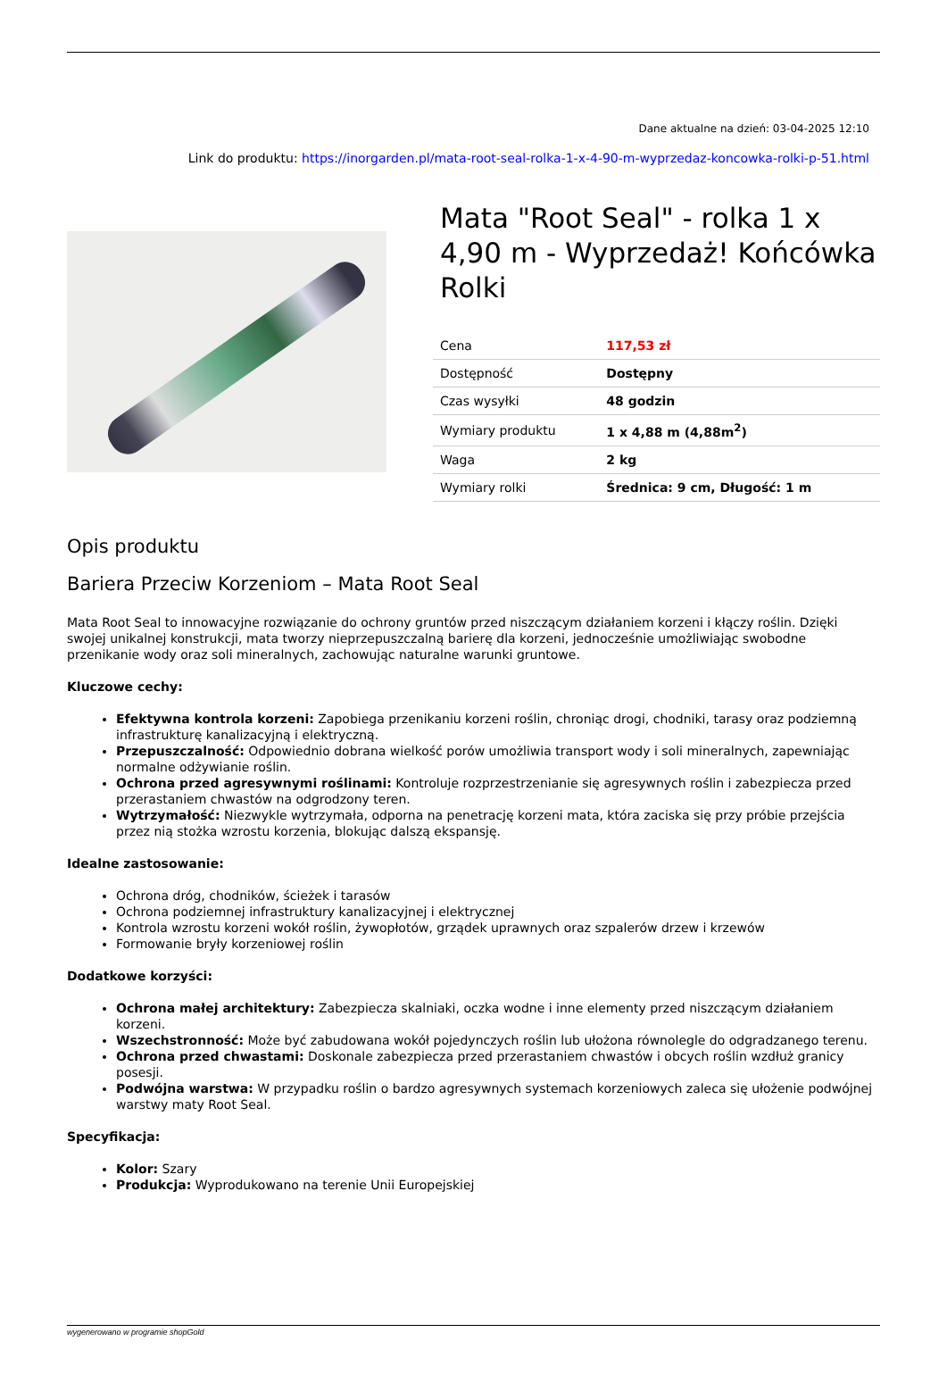Dane aktualne na dzień: 03-04-2025 12:10
Link do produktu: https://inorgarden.pl/mata-root-seal-rolka-1-x-4-90-m-wyprzedaz-koncowka-rolki-p-51.html
Mata "Root Seal" - rolka 1 x 4,90 m - Wyprzedaż! Końcówka Rolki
| Cena | 117,53 zł |
| Dostępność | Dostępny |
| Czas wysyłki | 48 godzin |
| Wymiary produktu | 1 x 4,88 m (4,88m<sup>2</sup>) |
| Waga | 2 kg |
| Wymiary rolki | Średnica: 9 cm, Długość: 1 m |
Opis produktu
Bariera Przeciw Korzeniom – Mata Root Seal
Mata Root Seal to innowacyjne rozwiązanie do ochrony gruntów przed niszczącym działaniem korzeni i kłączy roślin. Dzięki swojej unikalnej konstrukcji, mata tworzy nieprzepuszczalną barierę dla korzeni, jednocześnie umożliwiając swobodne przenikanie wody oraz soli mineralnych, zachowując naturalne warunki gruntowe.
Kluczowe cechy:
Efektywna kontrola korzeni: Zapobiega przenikaniu korzeni roślin, chroniąc drogi, chodniki, tarasy oraz podziemną infrastrukturę kanalizacyjną i elektryczną.
Przepuszczalność: Odpowiednio dobrana wielkość porów umożliwia transport wody i soli mineralnych, zapewniając normalne odżywianie roślin.
Ochrona przed agresywnymi roślinami: Kontroluje rozprzestrzenianie się agresywnych roślin i zabezpiecza przed przerastaniem chwastów na odgrodzony teren.
Wytrzymałość: Niezwykle wytrzymała, odporna na penetrację korzeni mata, która zaciska się przy próbie przejścia przez nią stożka wzrostu korzenia, blokując dalszą ekspansję.
Idealne zastosowanie:
Ochrona dróg, chodników, ścieżek i tarasów
Ochrona podziemnej infrastruktury kanalizacyjnej i elektrycznej
Kontrola wzrostu korzeni wokół roślin, żywopłotów, grządek uprawnych oraz szpalerów drzew i krzewów
Formowanie bryły korzeniowej roślin
Dodatkowe korzyści:
Ochrona małej architektury: Zabezpiecza skalniaki, oczka wodne i inne elementy przed niszczącym działaniem korzeni.
Wszechstronność: Może być zabudowana wokół pojedynczych roślin lub ułożona równolegle do odgradzanego terenu.
Ochrona przed chwastami: Doskonale zabezpiecza przed przerastaniem chwastów i obcych roślin wzdłuż granicy posesji.
Podwójna warstwa: W przypadku roślin o bardzo agresywnych systemach korzeniowych zaleca się ułożenie podwójnej warstwy maty Root Seal.
Specyfikacja:
Kolor: Szary
Produkcja: Wyprodukowano na terenie Unii Europejskiej
wygenerowano w programie shopGold